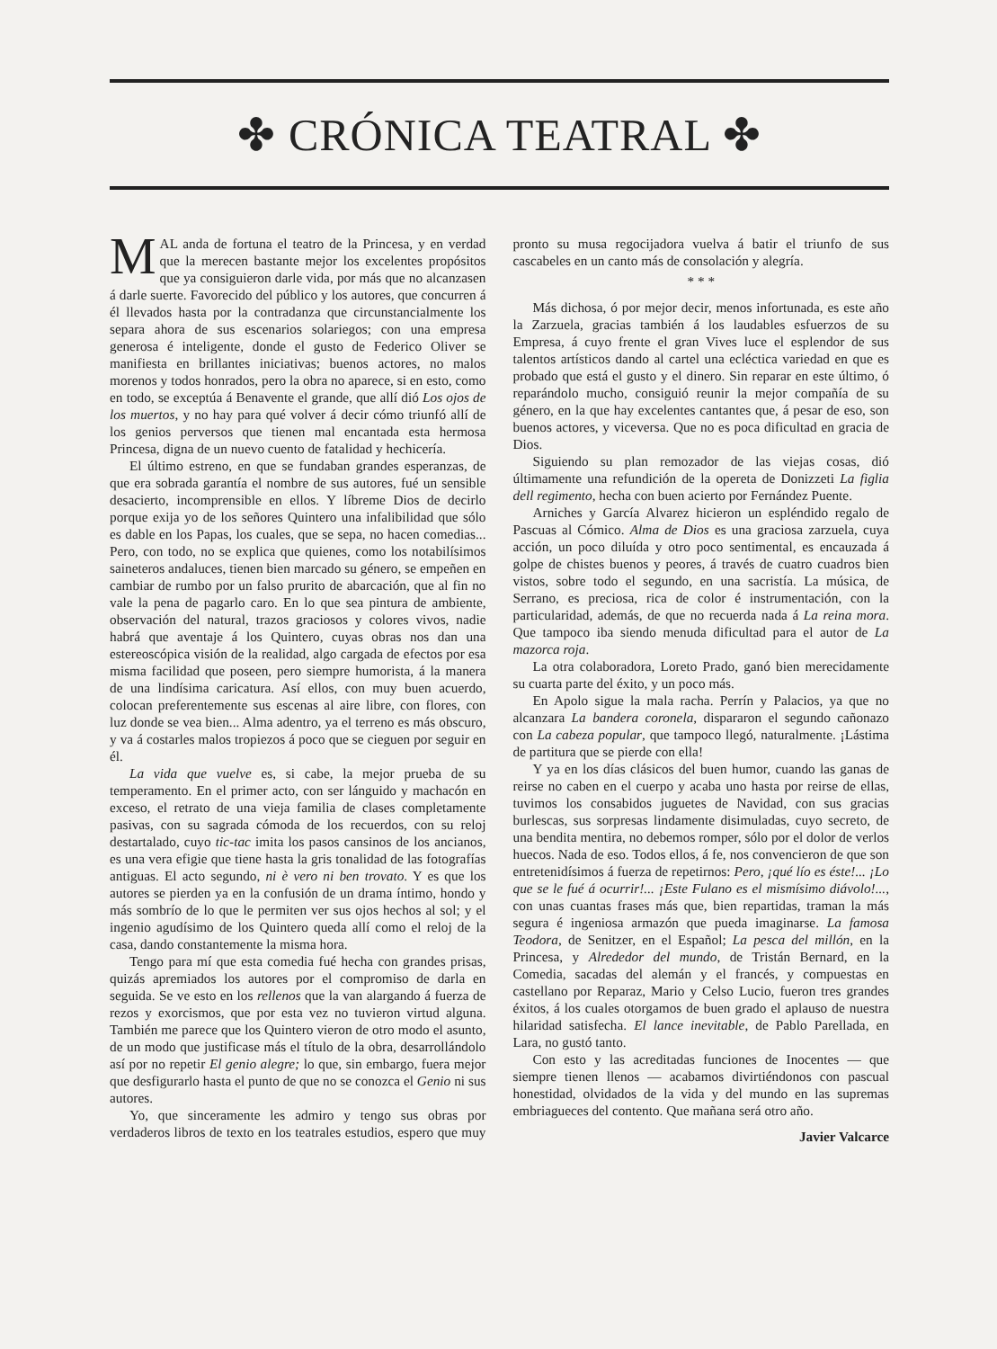✤ CRÓNICA TEATRAL ✤
MAL anda de fortuna el teatro de la Princesa, y en verdad que la merecen bastante mejor los excelentes propósitos que ya consiguieron darle vida, por más que no alcanzasen á darle suerte. Favorecido del público y los autores, que concurren á él llevados hasta por la contradanza que circunstancialmente los separa ahora de sus escenarios solariegos; con una empresa generosa é inteligente, donde el gusto de Federico Oliver se manifiesta en brillantes iniciativas; buenos actores, no malos morenos y todos honrados, pero la obra no aparece, si en esto, como en todo, se exceptúa á Benavente el grande, que allí dió Los ojos de los muertos, y no hay para qué volver á decir cómo triunfó allí de los genios perversos que tienen mal encantada esta hermosa Princesa, digna de un nuevo cuento de fatalidad y hechicería.
El último estreno, en que se fundaban grandes esperanzas, de que era sobrada garantía el nombre de sus autores, fué un sensible desacierto, incomprensible en ellos. Y líbreme Dios de decirlo porque exija yo de los señores Quintero una infalibilidad que sólo es dable en los Papas, los cuales, que se sepa, no hacen comedias... Pero, con todo, no se explica que quienes, como los notabilísimos saineteros andaluces, tienen bien marcado su género, se empeñen en cambiar de rumbo por un falso prurito de abarcación, que al fin no vale la pena de pagarlo caro. En lo que sea pintura de ambiente, observación del natural, trazos graciosos y colores vivos, nadie habrá que aventaje á los Quintero, cuyas obras nos dan una estereoscópica visión de la realidad, algo cargada de efectos por esa misma facilidad que poseen, pero siempre humorista, á la manera de una lindísima caricatura. Así ellos, con muy buen acuerdo, colocan preferentemente sus escenas al aire libre, con flores, con luz donde se vea bien... Alma adentro, ya el terreno es más obscuro, y va á costarles malos tropiezos á poco que se cieguen por seguir en él.
La vida que vuelve es, si cabe, la mejor prueba de su temperamento. En el primer acto, con ser lánguido y machacón en exceso, el retrato de una vieja familia de clases completamente pasivas, con su sagrada cómoda de los recuerdos, con su reloj destartalado, cuyo tic-tac imita los pasos cansinos de los ancianos, es una vera efigie que tiene hasta la gris tonalidad de las fotografías antiguas. El acto segundo, ni è vero ni ben trovato. Y es que los autores se pierden ya en la confusión de un drama íntimo, hondo y más sombrío de lo que le permiten ver sus ojos hechos al sol; y el ingenio agudísimo de los Quintero queda allí como el reloj de la casa, dando constantemente la misma hora.
Tengo para mí que esta comedia fué hecha con grandes prisas, quizás apremiados los autores por el compromiso de darla en seguida. Se ve esto en los rellenos que la van alargando á fuerza de rezos y exorcismos, que por esta vez no tuvieron virtud alguna. También me parece que los Quintero vieron de otro modo el asunto, de un modo que justificase más el título de la obra, desarrollándolo así por no repetir El genio alegre; lo que, sin embargo, fuera mejor que desfigurarlo hasta el punto de que no se conozca el Genio ni sus autores.
Yo, que sinceramente les admiro y tengo sus obras por verdaderos libros de texto en los teatrales estudios, espero que muy pronto su musa regocijadora vuelva á batir el triunfo de sus cascabeles en un canto más de consolación y alegría.
* * *
Más dichosa, ó por mejor decir, menos infortunada, es este año la Zarzuela, gracias también á los laudables esfuerzos de su Empresa, á cuyo frente el gran Vives luce el esplendor de sus talentos artísticos dando al cartel una ecléctica variedad en que es probado que está el gusto y el dinero. Sin reparar en este último, ó reparándolo mucho, consiguió reunir la mejor compañía de su género, en la que hay excelentes cantantes que, á pesar de eso, son buenos actores, y viceversa. Que no es poca dificultad en gracia de Dios.
Siguiendo su plan remozador de las viejas cosas, dió últimamente una refundición de la opereta de Donizzeti La figlia dell regimento, hecha con buen acierto por Fernández Puente.
Arniches y García Alvarez hicieron un espléndido regalo de Pascuas al Cómico. Alma de Dios es una graciosa zarzuela, cuya acción, un poco diluída y otro poco sentimental, es encauzada á golpe de chistes buenos y peores, á través de cuatro cuadros bien vistos, sobre todo el segundo, en una sacristía. La música, de Serrano, es preciosa, rica de color é instrumentación, con la particularidad, además, de que no recuerda nada á La reina mora. Que tampoco iba siendo menuda dificultad para el autor de La mazorca roja.
La otra colaboradora, Loreto Prado, ganó bien merecidamente su cuarta parte del éxito, y un poco más.
En Apolo sigue la mala racha. Perrín y Palacios, ya que no alcanzara La bandera coronela, dispararon el segundo cañonazo con La cabeza popular, que tampoco llegó, naturalmente. ¡Lástima de partitura que se pierde con ella!
Y ya en los días clásicos del buen humor, cuando las ganas de reirse no caben en el cuerpo y acaba uno hasta por reirse de ellas, tuvimos los consabidos juguetes de Navidad, con sus gracias burlescas, sus sorpresas lindamente disimuladas, cuyo secreto, de una bendita mentira, no debemos romper, sólo por el dolor de verlos huecos. Nada de eso. Todos ellos, á fe, nos convencieron de que son entretenidísimos á fuerza de repetirnos: Pero, ¡qué lío es éste!... ¡Lo que se le fué á ocurrir!... ¡Este Fulano es el mismísimo diávolo!..., con unas cuantas frases más que, bien repartidas, traman la más segura é ingeniosa armazón que pueda imaginarse. La famosa Teodora, de Senitzer, en el Español; La pesca del millón, en la Princesa, y Alrededor del mundo, de Tristán Bernard, en la Comedia, sacadas del alemán y el francés, y compuestas en castellano por Reparaz, Mario y Celso Lucio, fueron tres grandes éxitos, á los cuales otorgamos de buen grado el aplauso de nuestra hilaridad satisfecha. El lance inevitable, de Pablo Parellada, en Lara, no gustó tanto.
Con esto y las acreditadas funciones de Inocentes — que siempre tienen llenos — acabamos divirtiéndonos con pascual honestidad, olvidados de la vida y del mundo en las supremas embriagueces del contento. Que mañana será otro año.
Javier Valcarce